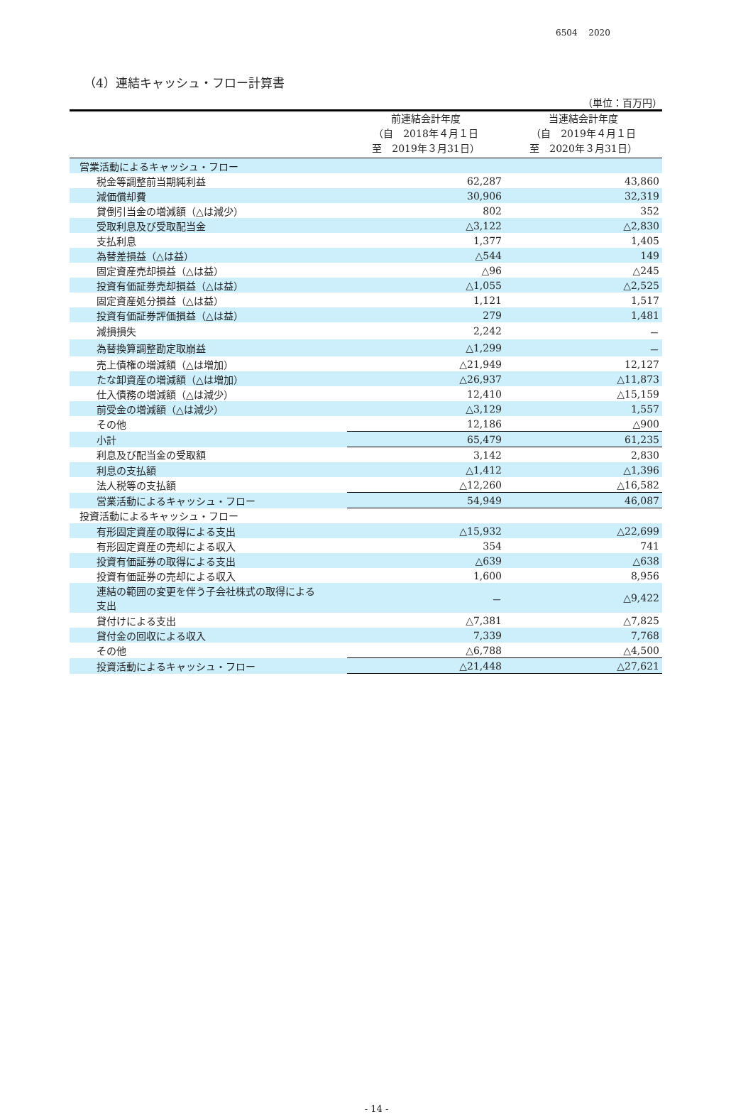6504　 2020
（4）連結キャッシュ・フロー計算書
（単位：百万円）
| | 前連結会計年度 （自 2018年４月１日 至 2019年３月31日） | 当連結会計年度 （自 2019年４月１日 至 2020年３月31日） |
| --- | --- | --- |
| 営業活動によるキャッシュ・フロー | | |
| 税金等調整前当期純利益 | 62,287 | 43,860 |
| 減価償却費 | 30,906 | 32,319 |
| 貸倒引当金の増減額（△は減少） | 802 | 352 |
| 受取利息及び受取配当金 | △3,122 | △2,830 |
| 支払利息 | 1,377 | 1,405 |
| 為替差損益（△は益） | △544 | 149 |
| 固定資産売却損益（△は益） | △96 | △245 |
| 投資有価証券売却損益（△は益） | △1,055 | △2,525 |
| 固定資産処分損益（△は益） | 1,121 | 1,517 |
| 投資有価証券評価損益（△は益） | 279 | 1,481 |
| 減損損失 | 2,242 | － |
| 為替換算調整勘定取崩益 | △1,299 | － |
| 売上債権の増減額（△は増加） | △21,949 | 12,127 |
| たな卸資産の増減額（△は増加） | △26,937 | △11,873 |
| 仕入債務の増減額（△は減少） | 12,410 | △15,159 |
| 前受金の増減額（△は減少） | △3,129 | 1,557 |
| その他 | 12,186 | △900 |
| 小計 | 65,479 | 61,235 |
| 利息及び配当金の受取額 | 3,142 | 2,830 |
| 利息の支払額 | △1,412 | △1,396 |
| 法人税等の支払額 | △12,260 | △16,582 |
| 営業活動によるキャッシュ・フロー | 54,949 | 46,087 |
| 投資活動によるキャッシュ・フロー | | |
| 有形固定資産の取得による支出 | △15,932 | △22,699 |
| 有形固定資産の売却による収入 | 354 | 741 |
| 投資有価証券の取得による支出 | △639 | △638 |
| 投資有価証券の売却による収入 | 1,600 | 8,956 |
| 連結の範囲の変更を伴う子会社株式の取得による 支出 | － | △9,422 |
| 貸付けによる支出 | △7,381 | △7,825 |
| 貸付金の回収による収入 | 7,339 | 7,768 |
| その他 | △6,788 | △4,500 |
| 投資活動によるキャッシュ・フロー | △21,448 | △27,621 |
- 14 -